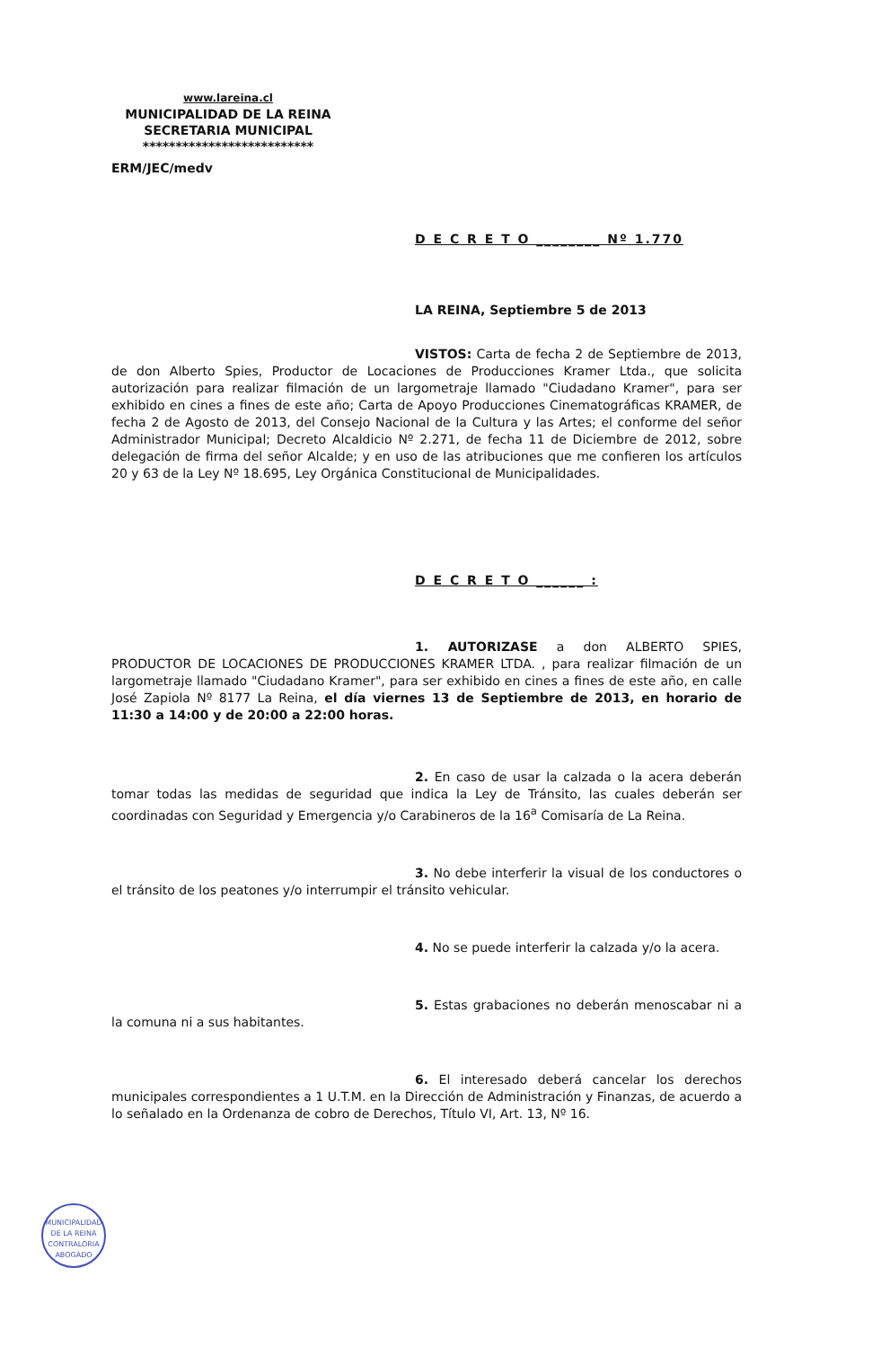www.lareina.cl
MUNICIPALIDAD DE LA REINA
SECRETARIA MUNICIPAL
**************************
ERM/JEC/medv
D E C R E T O ________ Nº 1.770
LA REINA, Septiembre 5 de 2013
VISTOS: Carta de fecha 2 de Septiembre de 2013, de don Alberto Spies, Productor de Locaciones de Producciones Kramer Ltda., que solicita autorización para realizar filmación de un largometraje llamado "Ciudadano Kramer", para ser exhibido en cines a fines de este año; Carta de Apoyo Producciones Cinematográficas KRAMER, de fecha 2 de Agosto de 2013, del Consejo Nacional de la Cultura y las Artes; el conforme del señor Administrador Municipal; Decreto Alcaldicio Nº 2.271, de fecha 11 de Diciembre de 2012, sobre delegación de firma del señor Alcalde; y en uso de las atribuciones que me confieren los artículos 20 y 63 de la Ley Nº 18.695, Ley Orgánica Constitucional de Municipalidades.
D E C R E T O ______ :
1. AUTORIZASE a don ALBERTO SPIES, PRODUCTOR DE LOCACIONES DE PRODUCCIONES KRAMER LTDA. , para realizar filmación de un largometraje llamado "Ciudadano Kramer", para ser exhibido en cines a fines de este año, en calle José Zapiola Nº 8177 La Reina, el día viernes 13 de Septiembre de 2013, en horario de 11:30 a 14:00 y de 20:00 a 22:00 horas.
2. En caso de usar la calzada o la acera deberán tomar todas las medidas de seguridad que indica la Ley de Tránsito, las cuales deberán ser coordinadas con Seguridad y Emergencia y/o Carabineros de la 16<sup>a</sup> Comisaría de La Reina.
3. No debe interferir la visual de los conductores o el tránsito de los peatones y/o interrumpir el tránsito vehicular.
4. No se puede interferir la calzada y/o la acera.
5. Estas grabaciones no deberán menoscabar ni a la comuna ni a sus habitantes.
6. El interesado deberá cancelar los derechos municipales correspondientes a 1 U.T.M. en la Dirección de Administración y Finanzas, de acuerdo a lo señalado en la Ordenanza de cobro de Derechos, Título VI, Art. 13, Nº 16.
MUNICIPALIDAD DE LA REINA
CONTRALORIA
ABOGADO